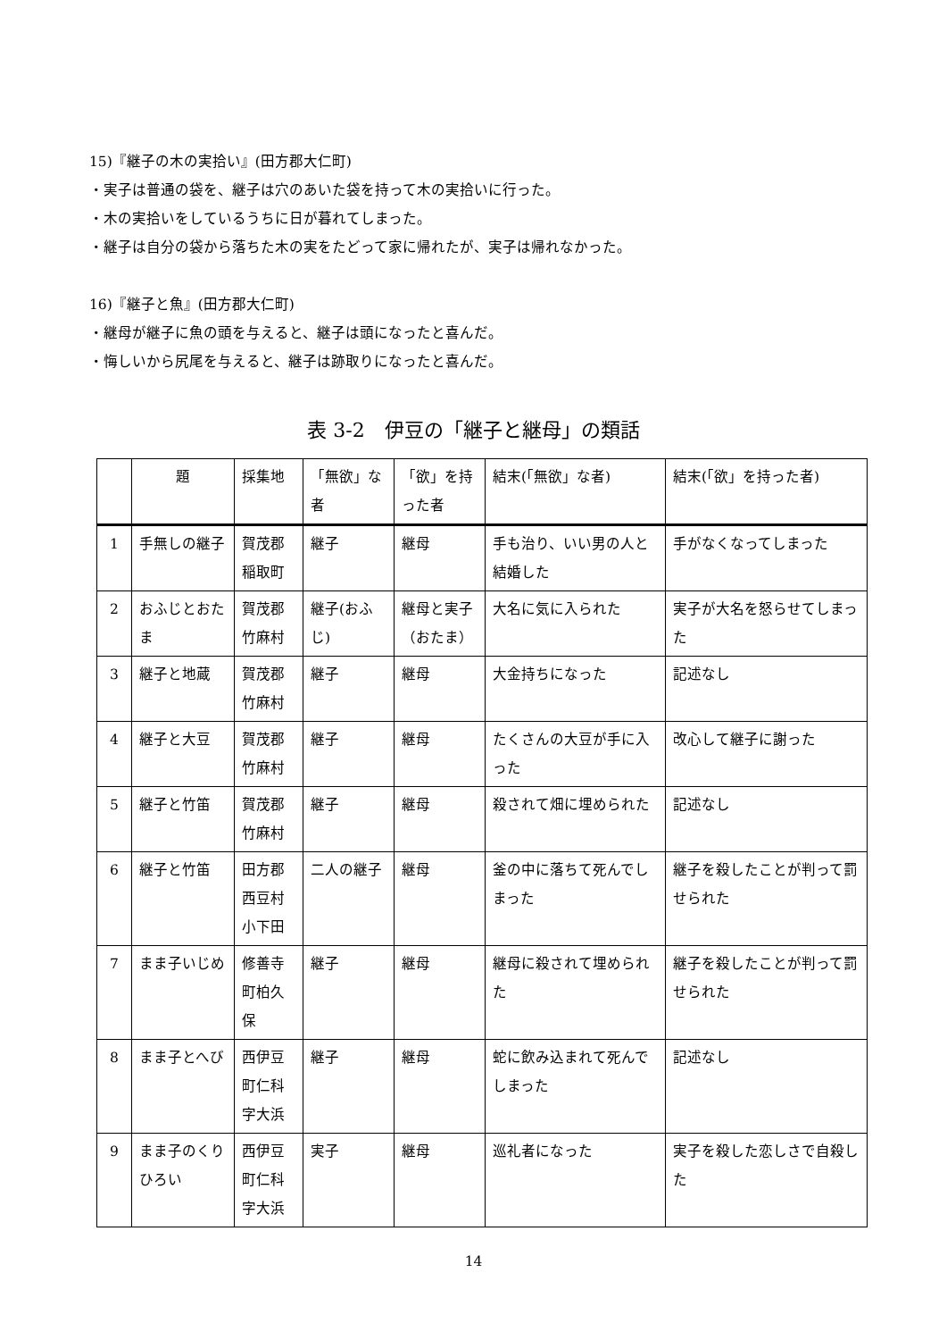15)『継子の木の実拾い』(田方郡大仁町)
・実子は普通の袋を、継子は穴のあいた袋を持って木の実拾いに行った。
・木の実拾いをしているうちに日が暮れてしまった。
・継子は自分の袋から落ちた木の実をたどって家に帰れたが、実子は帰れなかった。
16)『継子と魚』(田方郡大仁町)
・継母が継子に魚の頭を与えると、継子は頭になったと喜んだ。
・悔しいから尻尾を与えると、継子は跡取りになったと喜んだ。
表 3-2　伊豆の「継子と継母」の類話
| | 題 | 採集地 | 「無欲」な者 | 「欲」を持った者 | 結末(「無欲」な者) | 結末(「欲」を持った者) |
| --- | --- | --- | --- | --- | --- | --- |
| 1 | 手無しの継子 | 賀茂郡稲取町 | 継子 | 継母 | 手も治り、いい男の人と結婚した | 手がなくなってしまった |
| 2 | おふじとおたま | 賀茂郡竹麻村 | 継子(おふじ) | 継母と実子（おたま） | 大名に気に入られた | 実子が大名を怒らせてしまった |
| 3 | 継子と地蔵 | 賀茂郡竹麻村 | 継子 | 継母 | 大金持ちになった | 記述なし |
| 4 | 継子と大豆 | 賀茂郡竹麻村 | 継子 | 継母 | たくさんの大豆が手に入った | 改心して継子に謝った |
| 5 | 継子と竹笛 | 賀茂郡竹麻村 | 継子 | 継母 | 殺されて畑に埋められた | 記述なし |
| 6 | 継子と竹笛 | 田方郡西豆村小下田 | 二人の継子 | 継母 | 釜の中に落ちて死んでしまった | 継子を殺したことが判って罰せられた |
| 7 | まま子いじめ | 修善寺町柏久保 | 継子 | 継母 | 継母に殺されて埋められた | 継子を殺したことが判って罰せられた |
| 8 | まま子とへび | 西伊豆町仁科字大浜 | 継子 | 継母 | 蛇に飲み込まれて死んでしまった | 記述なし |
| 9 | まま子のくりひろい | 西伊豆町仁科字大浜 | 実子 | 継母 | 巡礼者になった | 実子を殺した恋しさで自殺した |
14